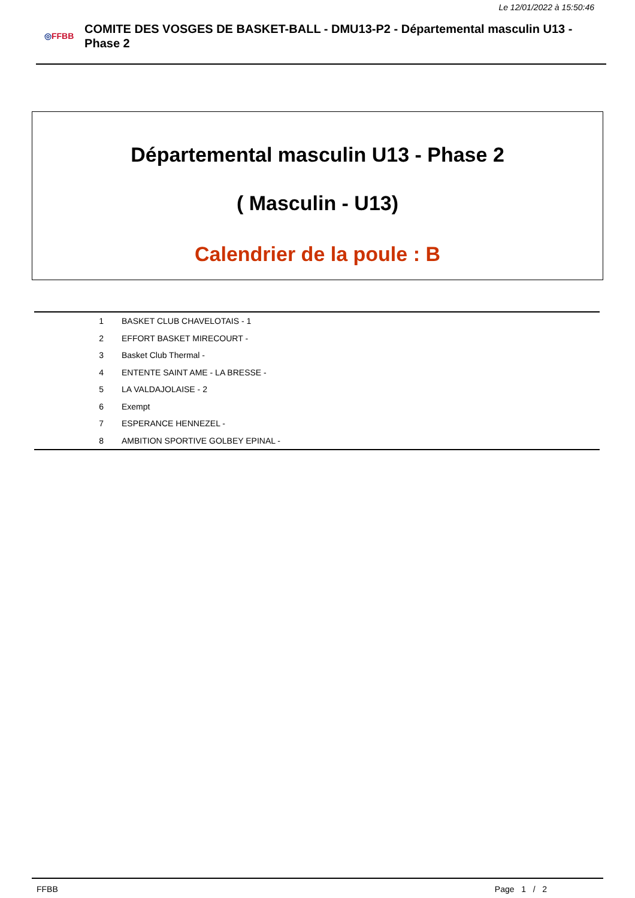Le 12/01/2022 à 15:50:46
◎FFBB
COMITE DES VOSGES DE BASKET-BALL - DMU13-P2 - Départemental masculin U13 - Phase 2
Départemental masculin U13 - Phase 2
( Masculin - U13)
Calendrier de la poule : B
| 1 | BASKET CLUB CHAVELOTAIS - 1 |
| 2 | EFFORT BASKET MIRECOURT - |
| 3 | Basket Club Thermal - |
| 4 | ENTENTE SAINT AME - LA BRESSE - |
| 5 | LA VALDAJOLAISE - 2 |
| 6 | Exempt |
| 7 | ESPERANCE HENNEZEL - |
| 8 | AMBITION SPORTIVE GOLBEY EPINAL - |
FFBB Page 1 / 2